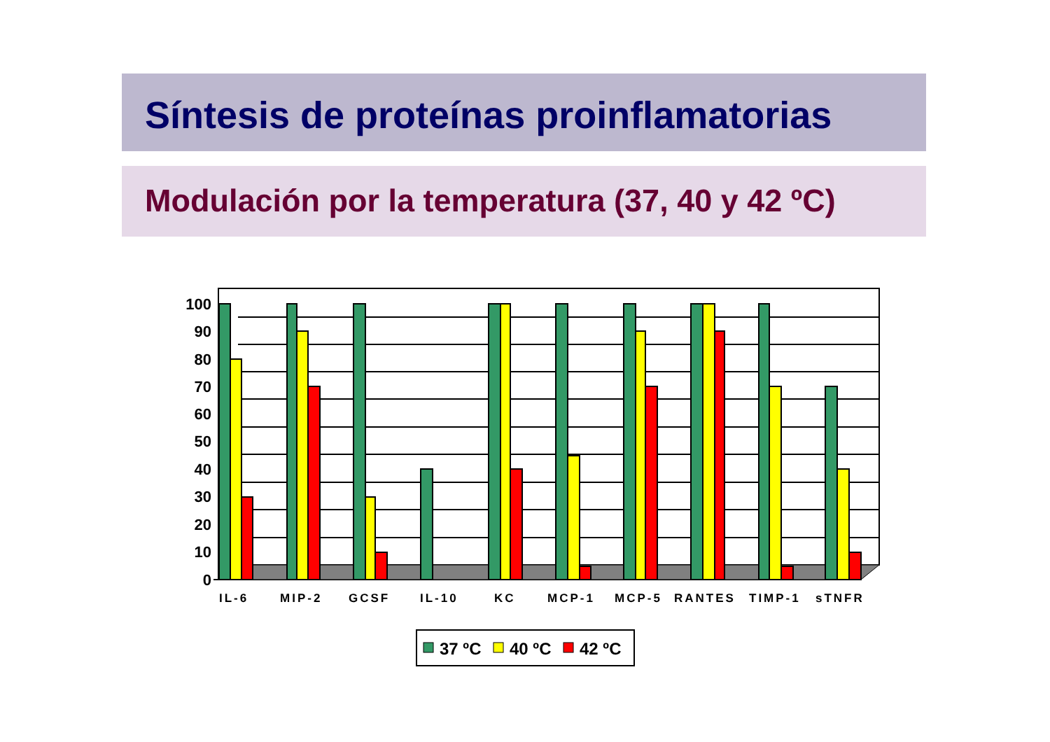Síntesis de proteínas proinflamatorias
Modulación por la temperatura (37, 40 y 42 ºC)
100
90
80
70
60
50
40
30
20
10
0
IL-6
MIP-2
GCSF
IL-10
KC
MCP-1
MCP-5
RANTES
TIMP-1
sTNFR
37 ºC
40 ºC
42 ºC